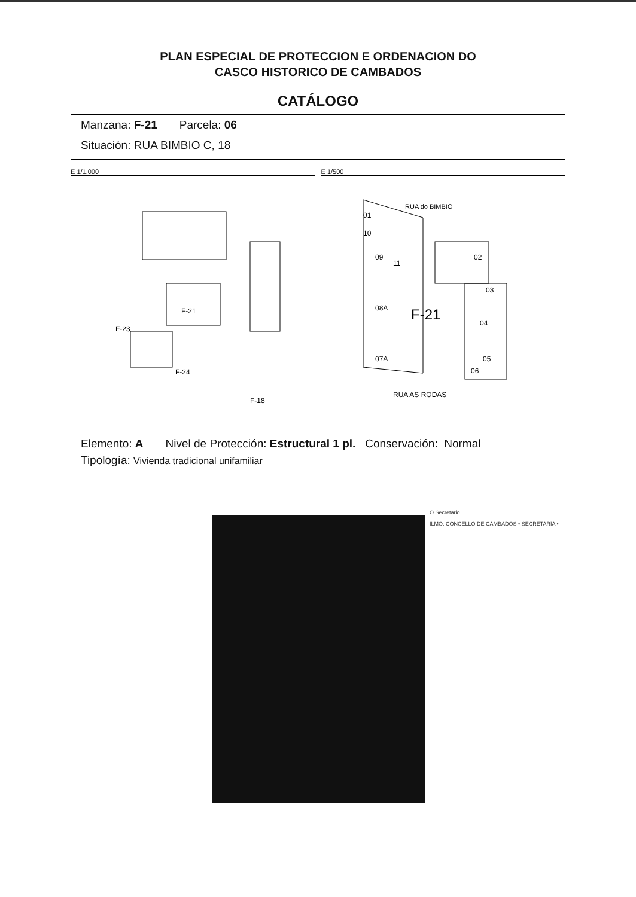PLAN ESPECIAL DE PROTECCION E ORDENACION DO
CASCO HISTORICO DE CAMBADOS
CATÁLOGO
Manzana: F-21 Parcela: 06
Situación: RUA BIMBIO C, 18
E 1/1.000
F-21
F-23
F-24
F-18
E 1/500
RUA do BIMBIO
01
10
09
11
02
03
08A
F-21
04
07A
05
06
RUA AS RODAS
Elemento: A Nivel de Protección: Estructural 1 pl. Conservación: Normal
Tipología: Vivienda tradicional unifamiliar
O Secretario
ILMO. CONCELLO DE CAMBADOS • SECRETARÍA •